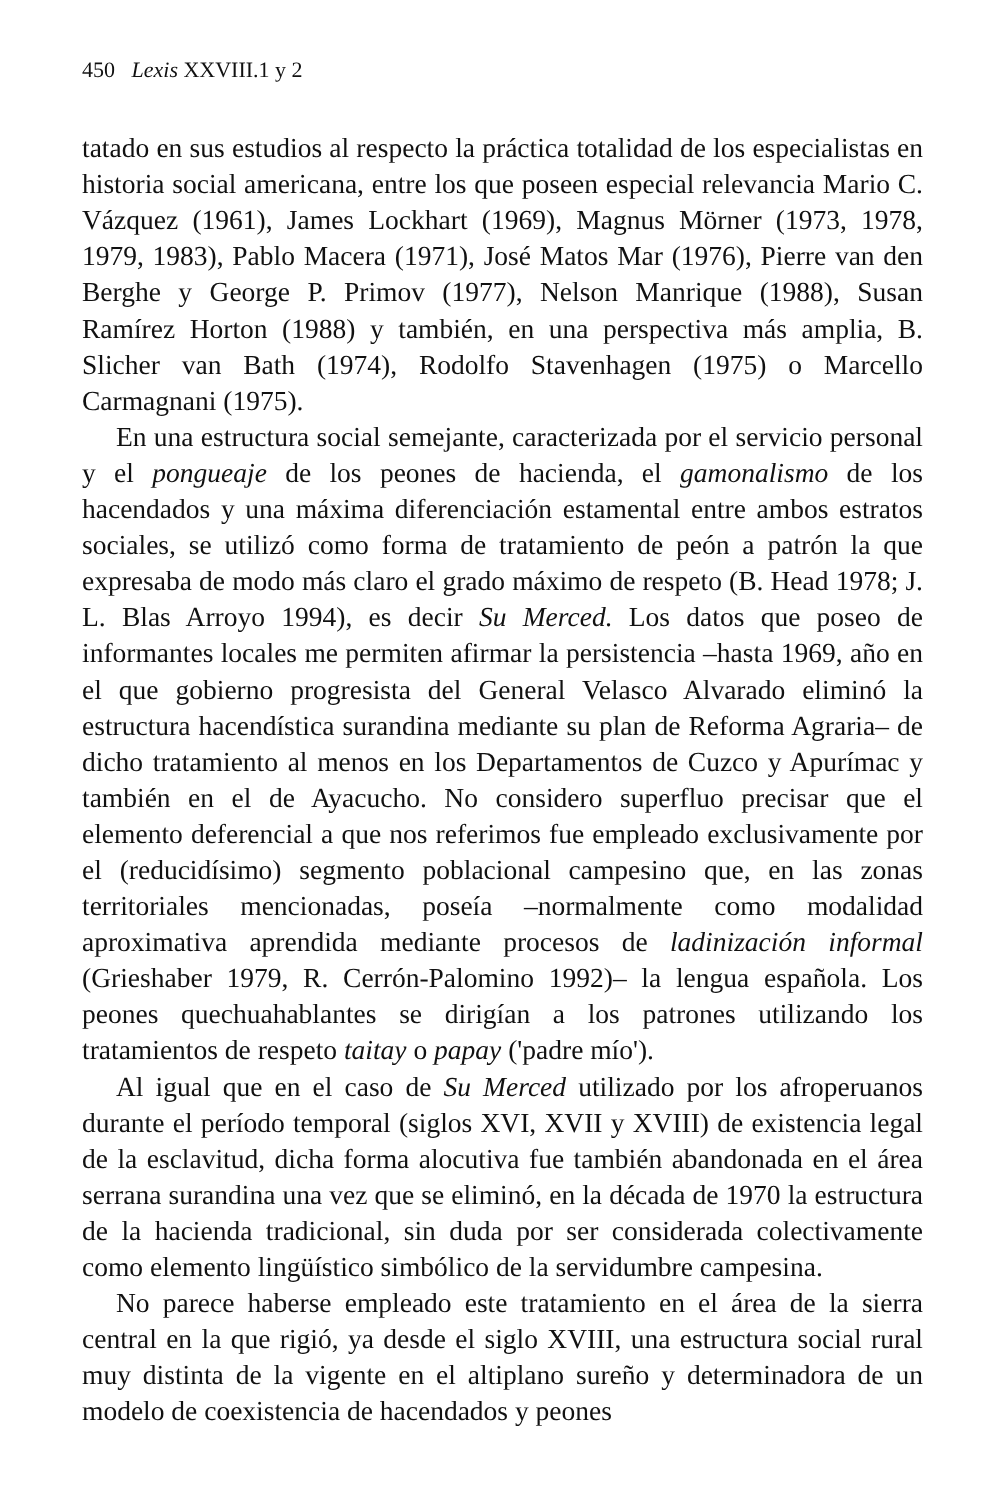450 Lexis XXVIII.1 y 2
tatado en sus estudios al respecto la práctica totalidad de los especialistas en historia social americana, entre los que poseen especial relevancia Mario C. Vázquez (1961), James Lockhart (1969), Magnus Mörner (1973, 1978, 1979, 1983), Pablo Macera (1971), José Matos Mar (1976), Pierre van den Berghe y George P. Primov (1977), Nelson Manrique (1988), Susan Ramírez Horton (1988) y también, en una perspectiva más amplia, B. Slicher van Bath (1974), Rodolfo Stavenhagen (1975) o Marcello Carmagnani (1975).
En una estructura social semejante, caracterizada por el servicio personal y el pongueaje de los peones de hacienda, el gamonalismo de los hacendados y una máxima diferenciación estamental entre ambos estratos sociales, se utilizó como forma de tratamiento de peón a patrón la que expresaba de modo más claro el grado máximo de respeto (B. Head 1978; J. L. Blas Arroyo 1994), es decir Su Merced. Los datos que poseo de informantes locales me permiten afirmar la persistencia –hasta 1969, año en el que gobierno progresista del General Velasco Alvarado eliminó la estructura hacendística surandina mediante su plan de Reforma Agraria– de dicho tratamiento al menos en los Departamentos de Cuzco y Apurímac y también en el de Ayacucho. No considero superfluo precisar que el elemento deferencial a que nos referimos fue empleado exclusivamente por el (reducidísimo) segmento poblacional campesino que, en las zonas territoriales mencionadas, poseía –normalmente como modalidad aproximativa aprendida mediante procesos de ladinización informal (Grieshaber 1979, R. Cerrón-Palomino 1992)– la lengua española. Los peones quechuahablantes se dirigían a los patrones utilizando los tratamientos de respeto taitay o papay ('padre mío').
Al igual que en el caso de Su Merced utilizado por los afroperuanos durante el período temporal (siglos XVI, XVII y XVIII) de existencia legal de la esclavitud, dicha forma alocutiva fue también abandonada en el área serrana surandina una vez que se eliminó, en la década de 1970 la estructura de la hacienda tradicional, sin duda por ser considerada colectivamente como elemento lingüístico simbólico de la servidumbre campesina.
No parece haberse empleado este tratamiento en el área de la sierra central en la que rigió, ya desde el siglo XVIII, una estructura social rural muy distinta de la vigente en el altiplano sureño y determinadora de un modelo de coexistencia de hacendados y peones